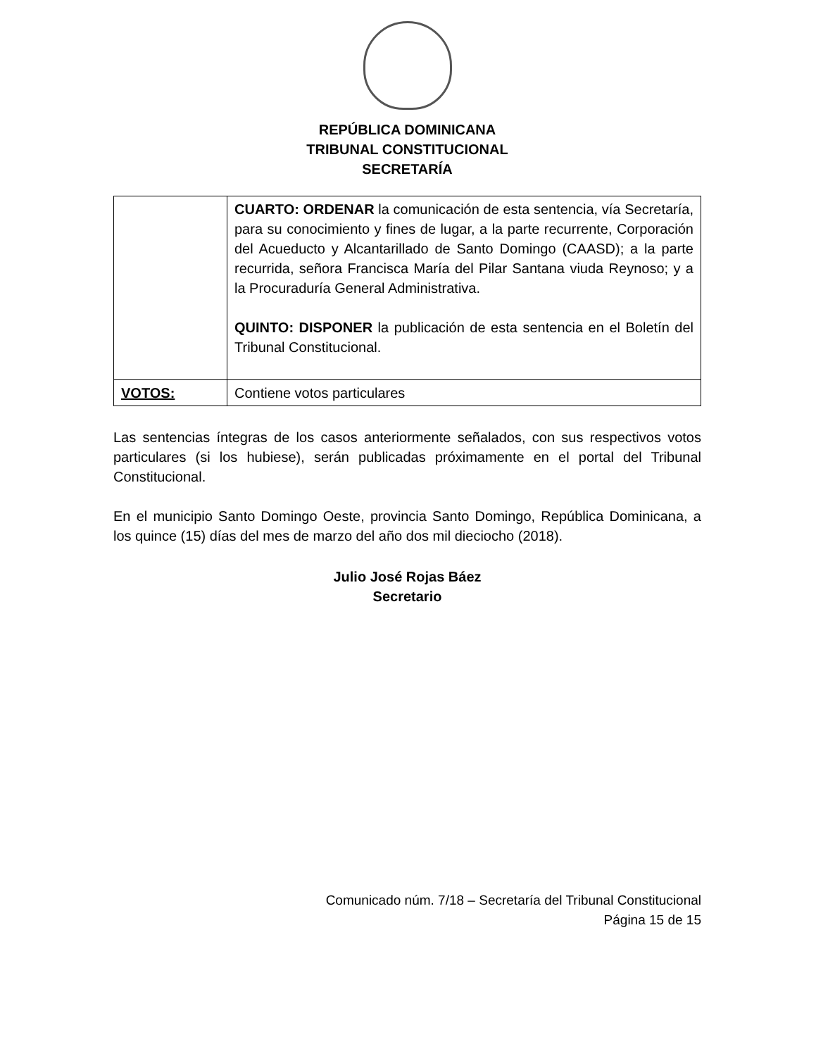REPÚBLICA DOMINICANA
TRIBUNAL CONSTITUCIONAL
SECRETARÍA
| | CUARTO: ORDENAR la comunicación de esta sentencia, vía Secretaría, para su conocimiento y fines de lugar, a la parte recurrente, Corporación del Acueducto y Alcantarillado de Santo Domingo (CAASD); a la parte recurrida, señora Francisca María del Pilar Santana viuda Reynoso; y a la Procuraduría General Administrativa. QUINTO: DISPONER la publicación de esta sentencia en el Boletín del Tribunal Constitucional. |
| VOTOS: | Contiene votos particulares |
Las sentencias íntegras de los casos anteriormente señalados, con sus respectivos votos particulares (si los hubiese), serán publicadas próximamente en el portal del Tribunal Constitucional.
En el municipio Santo Domingo Oeste, provincia Santo Domingo, República Dominicana, a los quince (15) días del mes de marzo del año dos mil dieciocho (2018).
Julio José Rojas Báez
Secretario
Comunicado núm. 7/18 – Secretaría del Tribunal Constitucional
Página 15 de 15